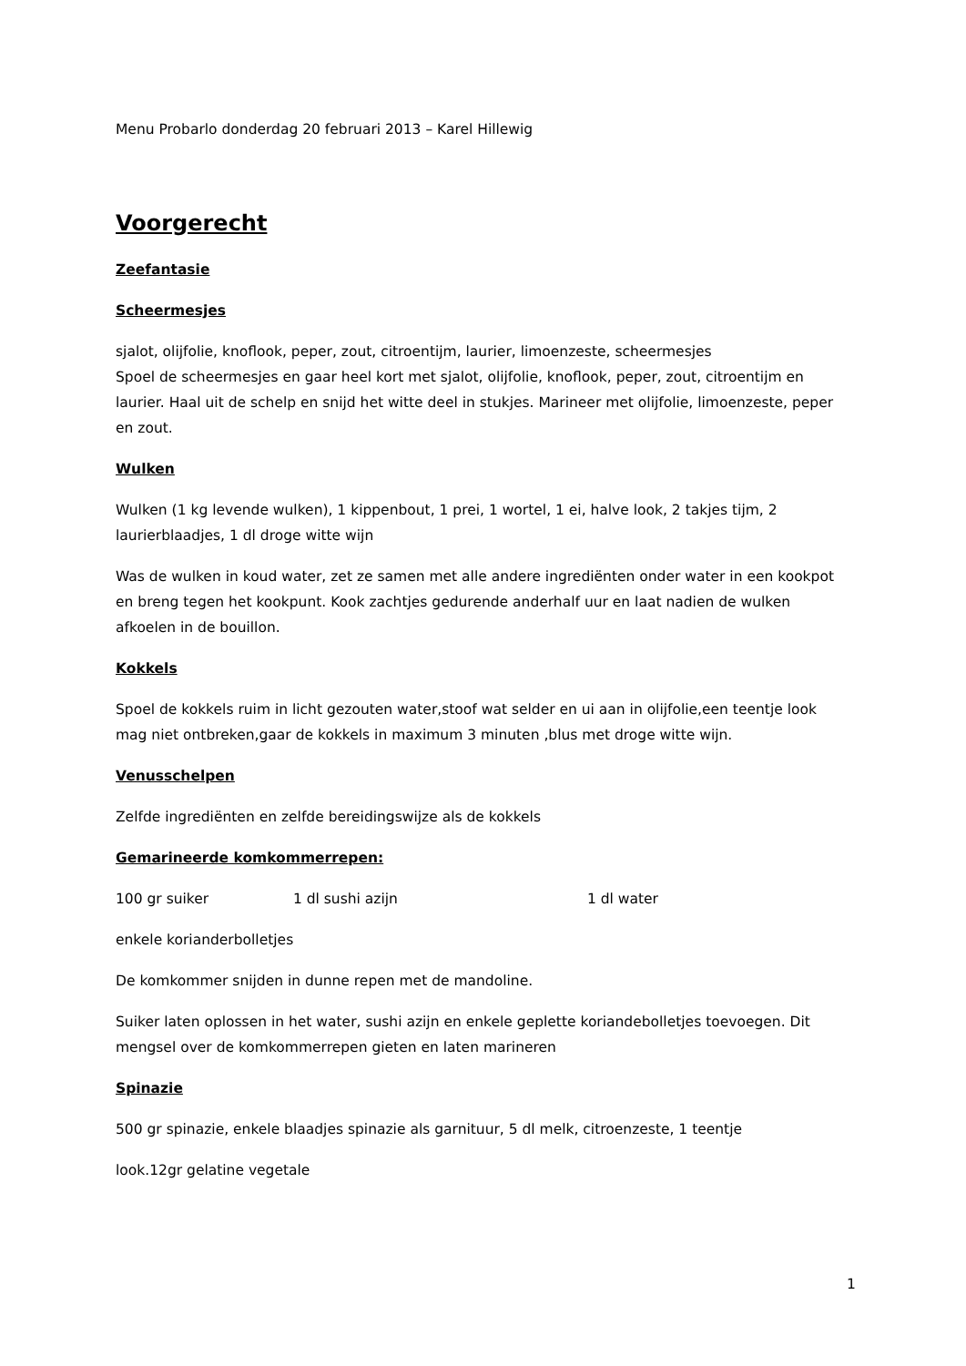Menu Probarlo donderdag 20 februari 2013 – Karel Hillewig
Voorgerecht
Zeefantasie
Scheermesjes
sjalot, olijfolie, knoflook, peper, zout, citroentijm, laurier, limoenzeste, scheermesjes
Spoel de scheermesjes en gaar heel kort met sjalot, olijfolie, knoflook, peper, zout, citroentijm en laurier. Haal uit de schelp en snijd het witte deel in stukjes. Marineer met olijfolie, limoenzeste, peper en zout.
Wulken
Wulken (1 kg levende wulken), 1 kippenbout, 1 prei, 1 wortel, 1 ei, halve look, 2 takjes tijm, 2 laurierblaadjes, 1 dl droge witte wijn
Was de wulken in koud water, zet ze samen met alle andere ingrediënten onder water in een kookpot en breng tegen het kookpunt. Kook zachtjes gedurende anderhalf uur en laat nadien de wulken afkoelen in de bouillon.
Kokkels
Spoel de kokkels ruim in licht gezouten water,stoof wat selder en ui aan in olijfolie,een teentje look mag niet ontbreken,gaar de kokkels in maximum 3 minuten ,blus met droge witte wijn.
Venusschelpen
Zelfde ingrediënten en zelfde bereidingswijze als de kokkels
Gemarineerde komkommerrepen:
100 gr suiker 1 dl sushi azijn 1 dl water
enkele korianderbolletjes
De komkommer snijden in dunne repen met de mandoline.
Suiker laten oplossen in het water, sushi azijn en enkele geplette koriandebolletjes toevoegen. Dit mengsel over de komkommerrepen gieten en laten marineren
Spinazie
500 gr spinazie, enkele blaadjes spinazie als garnituur, 5 dl melk, citroenzeste, 1 teentje
look.12gr gelatine vegetale
1